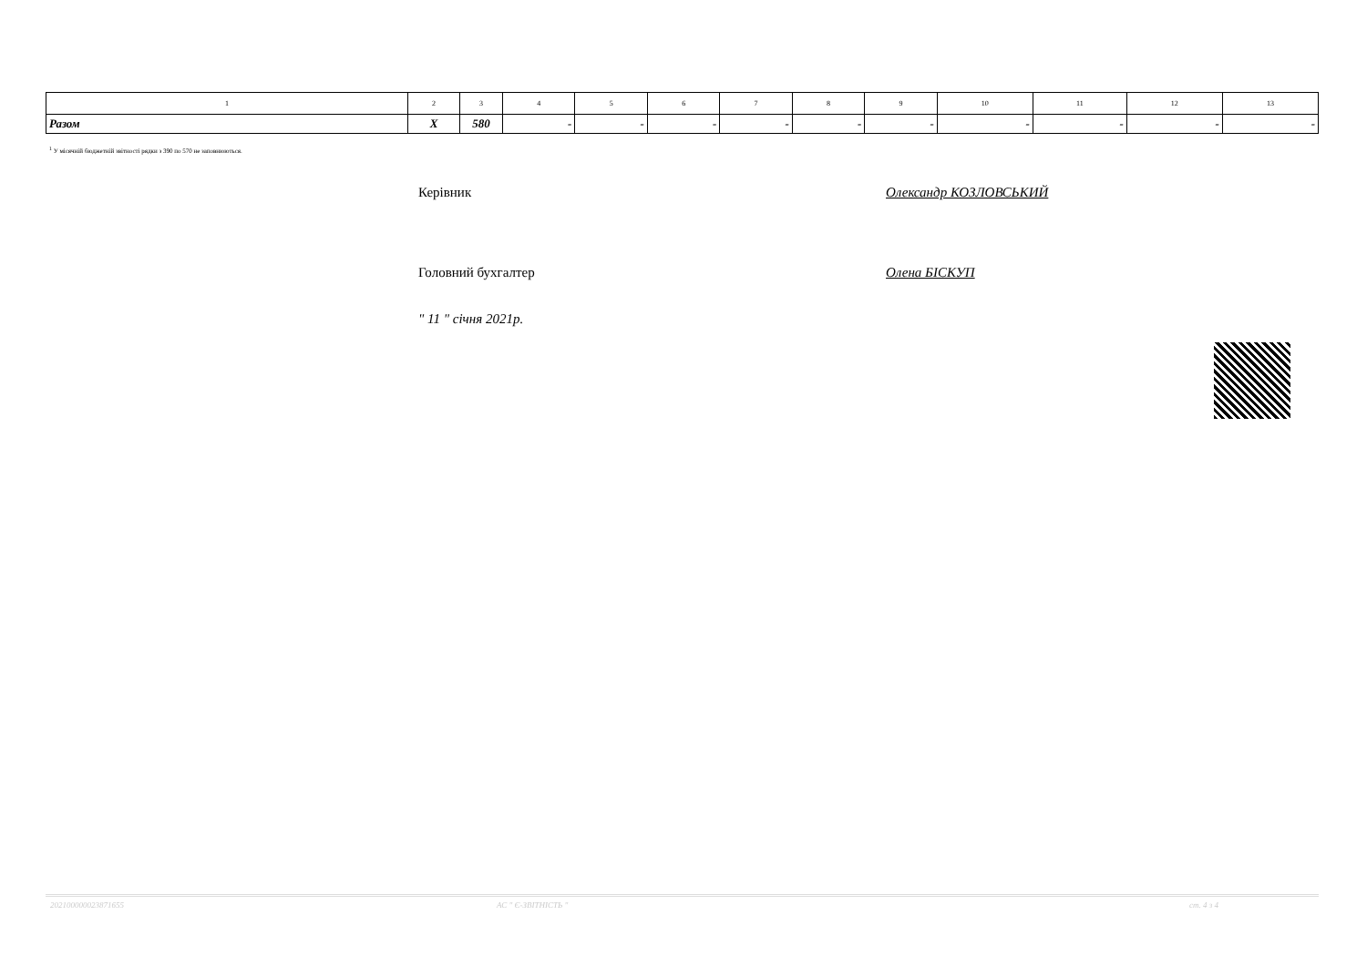| 1 | 2 | 3 | 4 | 5 | 6 | 7 | 8 | 9 | 10 | 11 | 12 | 13 |
| Разом | X | 580 | - | - | - | - | - | - | - | - | - | - |
<sup>1</sup> У місячній бюджетній звітності рядки з 390 по 570 не заповнюються.
Керівник Олександр КОЗЛОВСЬКИЙ
Головний бухгалтер Олена БІСКУП
" 11 " січня 2021р.
202100000023871655 АС " Є-ЗВІТНІСТЬ " ст. 4 з 4